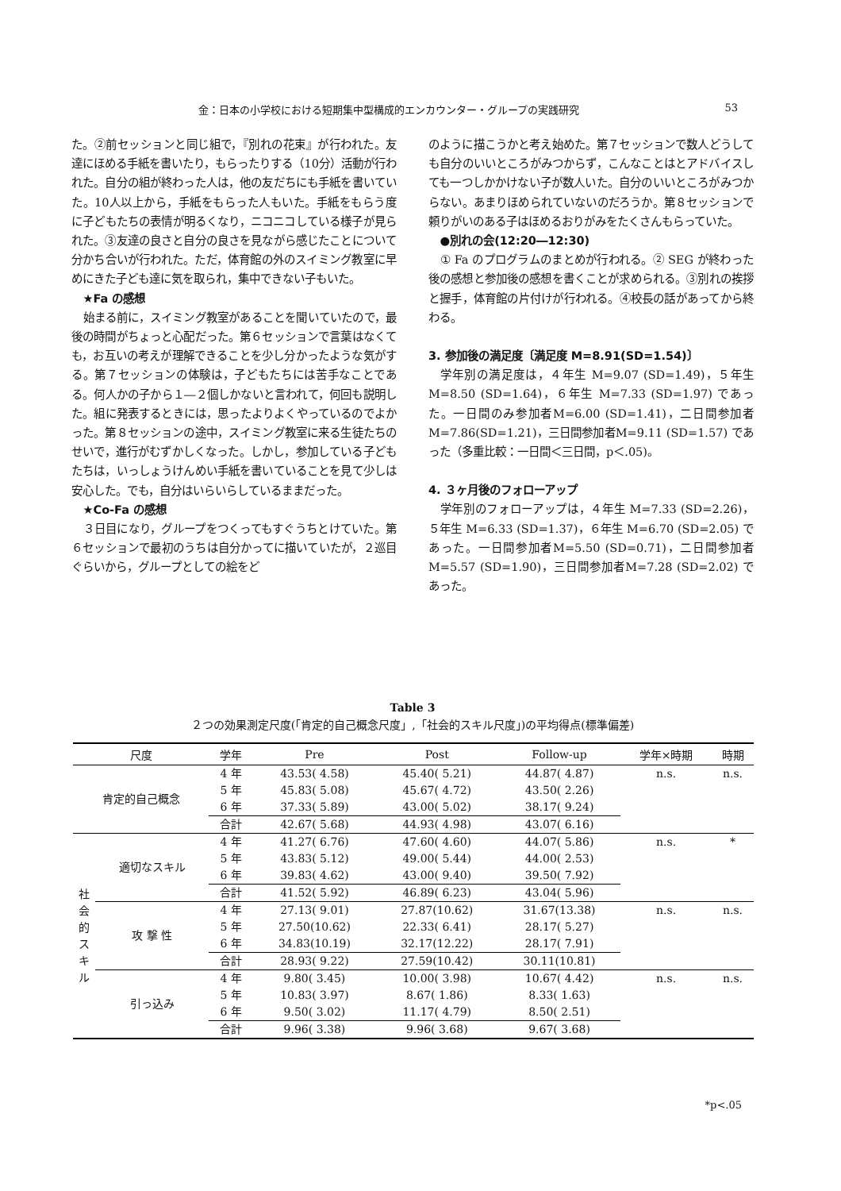金：日本の小学校における短期集中型構成的エンカウンター・グループの実践研究 53
た。②前セッションと同じ組で，『別れの花束』が行われた。友達にほめる手紙を書いたり，もらったりする（10分）活動が行われた。自分の組が終わった人は，他の友だちにも手紙を書いていた。10人以上から，手紙をもらった人もいた。手紙をもらう度に子どもたちの表情が明るくなり，ニコニコしている様子が見られた。③友達の良さと自分の良さを見ながら感じたことについて分かち合いが行われた。ただ，体育館の外のスイミング教室に早めにきた子ども達に気を取られ，集中できない子もいた。
★Fa の感想
始まる前に，スイミング教室があることを聞いていたので，最後の時間がちょっと心配だった。第６セッションで言葉はなくても，お互いの考えが理解できることを少し分かったような気がする。第７セッションの体験は，子どもたちには苦手なことである。何人かの子から１―２個しかないと言われて，何回も説明した。組に発表するときには，思ったよりよくやっているのでよかった。第８セッションの途中，スイミング教室に来る生徒たちのせいで，進行がむずかしくなった。しかし，参加している子どもたちは，いっしょうけんめい手紙を書いていることを見て少しは安心した。でも，自分はいらいらしているままだった。
★Co-Fa の感想
３日目になり，グループをつくってもすぐうちとけていた。第６セッションで最初のうちは自分かってに描いていたが，２巡目ぐらいから，グループとしての絵をど
のように描こうかと考え始めた。第７セッションで数人どうしても自分のいいところがみつからず，こんなことはとアドバイスしても一つしかかけない子が数人いた。自分のいいところがみつからない。あまりほめられていないのだろうか。第８セッションで頼りがいのある子はほめるおりがみをたくさんもらっていた。
●別れの会(12:20―12:30)
① Fa のプログラムのまとめが行われる。② SEG が終わった後の感想と参加後の感想を書くことが求められる。③別れの挨拶と握手，体育館の片付けが行われる。④校長の話があってから終わる。
3. 参加後の満足度〔満足度 M=8.91(SD=1.54)〕
学年別の満足度は，４年生 M=9.07 (SD=1.49)，５年生 M=8.50 (SD=1.64)，６年生 M=7.33 (SD=1.97) であった。一日間のみ参加者M=6.00 (SD=1.41)，二日間参加者M=7.86(SD=1.21)，三日間参加者M=9.11 (SD=1.57) であった（多重比較：一日間＜三日間，p＜.05)。
4. ３ヶ月後のフォローアップ
学年別のフォローアップは，４年生 M=7.33 (SD=2.26)，５年生 M=6.33 (SD=1.37)，６年生 M=6.70 (SD=2.05) であった。一日間参加者M=5.50 (SD=0.71)，二日間参加者M=5.57 (SD=1.90)，三日間参加者M=7.28 (SD=2.02) であった。
Table 3
２つの効果測定尺度(「肯定的自己概念尺度」,「社会的スキル尺度」)の平均得点(標準偏差)
| 尺度 | | 学年 | Pre | Post | Follow-up | 学年×時期 | 時期 |
| --- | --- | --- | --- | --- | --- | --- | --- |
| 肯定的自己概念 | | 4 年 | 43.53( 4.58) | 45.40( 5.21) | 44.87( 4.87) | n.s. | n.s. |
| | | 5 年 | 45.83( 5.08) | 45.67( 4.72) | 43.50( 2.26) | | |
| | | 6 年 | 37.33( 5.89) | 43.00( 5.02) | 38.17( 9.24) | | |
| | | 合計 | 42.67( 5.68) | 44.93( 4.98) | 43.07( 6.16) | | |
| 社 会 的 ス キ ル | 適切なスキル | 4 年 | 41.27( 6.76) | 47.60( 4.60) | 44.07( 5.86) | n.s. | * |
| | | 5 年 | 43.83( 5.12) | 49.00( 5.44) | 44.00( 2.53) | | |
| | | 6 年 | 39.83( 4.62) | 43.00( 9.40) | 39.50( 7.92) | | |
| | | 合計 | 41.52( 5.92) | 46.89( 6.23) | 43.04( 5.96) | | |
| | 攻 撃 性 | 4 年 | 27.13( 9.01) | 27.87(10.62) | 31.67(13.38) | n.s. | n.s. |
| | | 5 年 | 27.50(10.62) | 22.33( 6.41) | 28.17( 5.27) | | |
| | | 6 年 | 34.83(10.19) | 32.17(12.22) | 28.17( 7.91) | | |
| | | 合計 | 28.93( 9.22) | 27.59(10.42) | 30.11(10.81) | | |
| | 引っ込み | 4 年 | 9.80( 3.45) | 10.00( 3.98) | 10.67( 4.42) | n.s. | n.s. |
| | | 5 年 | 10.83( 3.97) | 8.67( 1.86) | 8.33( 1.63) | | |
| | | 6 年 | 9.50( 3.02) | 11.17( 4.79) | 8.50( 2.51) | | |
| | | 合計 | 9.96( 3.38) | 9.96( 3.68) | 9.67( 3.68) | | |
*p<.05